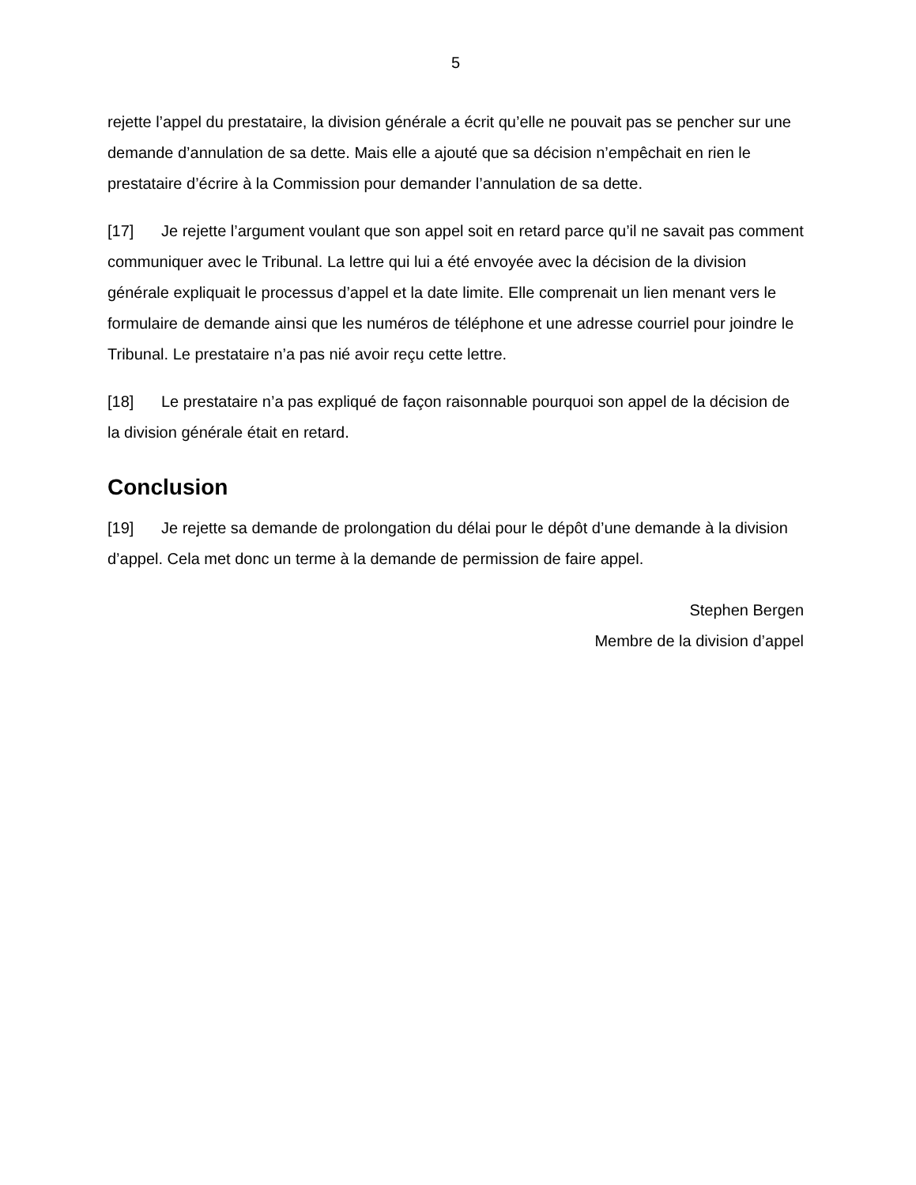5
rejette l’appel du prestataire, la division générale a écrit qu’elle ne pouvait pas se pencher sur une demande d’annulation de sa dette. Mais elle a ajouté que sa décision n’empêchait en rien le prestataire d’écrire à la Commission pour demander l’annulation de sa dette.
[17] Je rejette l’argument voulant que son appel soit en retard parce qu’il ne savait pas comment communiquer avec le Tribunal. La lettre qui lui a été envoyée avec la décision de la division générale expliquait le processus d’appel et la date limite. Elle comprenait un lien menant vers le formulaire de demande ainsi que les numéros de téléphone et une adresse courriel pour joindre le Tribunal. Le prestataire n’a pas nié avoir reçu cette lettre.
[18] Le prestataire n’a pas expliqué de façon raisonnable pourquoi son appel de la décision de la division générale était en retard.
Conclusion
[19] Je rejette sa demande de prolongation du délai pour le dépôt d’une demande à la division d’appel. Cela met donc un terme à la demande de permission de faire appel.
Stephen Bergen
Membre de la division d’appel